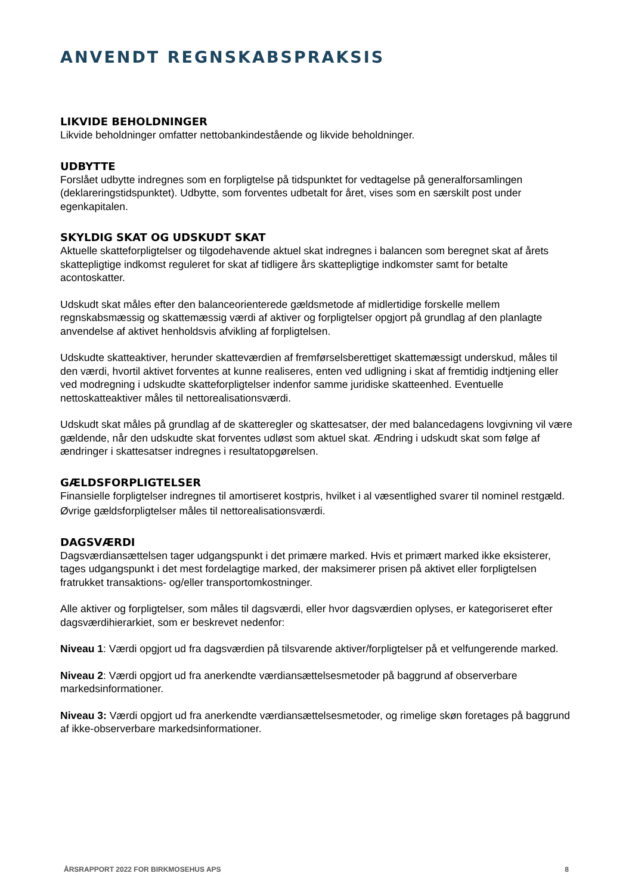ANVENDT REGNSKABSPRAKSIS
LIKVIDE BEHOLDNINGER
Likvide beholdninger omfatter nettobankindestående og likvide beholdninger.
UDBYTTE
Forslået udbytte indregnes som en forpligtelse på tidspunktet for vedtagelse på generalforsamlingen (deklareringstidspunktet). Udbytte, som forventes udbetalt for året, vises som en særskilt post under egenkapitalen.
SKYLDIG SKAT OG UDSKUDT SKAT
Aktuelle skatteforpligtelser og tilgodehavende aktuel skat indregnes i balancen som beregnet skat af årets skattepligtige indkomst reguleret for skat af tidligere års skattepligtige indkomster samt for betalte acontoskatter.
Udskudt skat måles efter den balanceorienterede gældsmetode af midlertidige forskelle mellem regnskabsmæssig og skattemæssig værdi af aktiver og forpligtelser opgjort på grundlag af den planlagte anvendelse af aktivet henholdsvis afvikling af forpligtelsen.
Udskudte skatteaktiver, herunder skatteværdien af fremførselsberettiget skattemæssigt underskud, måles til den værdi, hvortil aktivet forventes at kunne realiseres, enten ved udligning i skat af fremtidig indtjening eller ved modregning i udskudte skatteforpligtelser indenfor samme juridiske skatteenhed. Eventuelle nettoskatteaktiver måles til nettorealisationsværdi.
Udskudt skat måles på grundlag af de skatteregler og skattesatser, der med balancedagens lovgivning vil være gældende, når den udskudte skat forventes udløst som aktuel skat. Ændring i udskudt skat som følge af ændringer i skattesatser indregnes i resultatopgørelsen.
GÆLDSFORPLIGTELSER
Finansielle forpligtelser indregnes til amortiseret kostpris, hvilket i al væsentlighed svarer til nominel restgæld.
Øvrige gældsforpligtelser måles til nettorealisationsværdi.
DAGSVÆRDI
Dagsværdiansættelsen tager udgangspunkt i det primære marked. Hvis et primært marked ikke eksisterer, tages udgangspunkt i det mest fordelagtige marked, der maksimerer prisen på aktivet eller forpligtelsen fratrukket transaktions- og/eller transportomkostninger.
Alle aktiver og forpligtelser, som måles til dagsværdi, eller hvor dagsværdien oplyses, er kategoriseret efter dagsværdihierarkiet, som er beskrevet nedenfor:
Niveau 1: Værdi opgjort ud fra dagsværdien på tilsvarende aktiver/forpligtelser på et velfungerende marked.
Niveau 2: Værdi opgjort ud fra anerkendte værdiansættelsesmetoder på baggrund af observerbare markedsinformationer.
Niveau 3: Værdi opgjort ud fra anerkendte værdiansættelsesmetoder, og rimelige skøn foretages på baggrund af ikke-observerbare markedsinformationer.
ÅRSRAPPORT 2022 FOR BIRKMOSEHUS APS 8